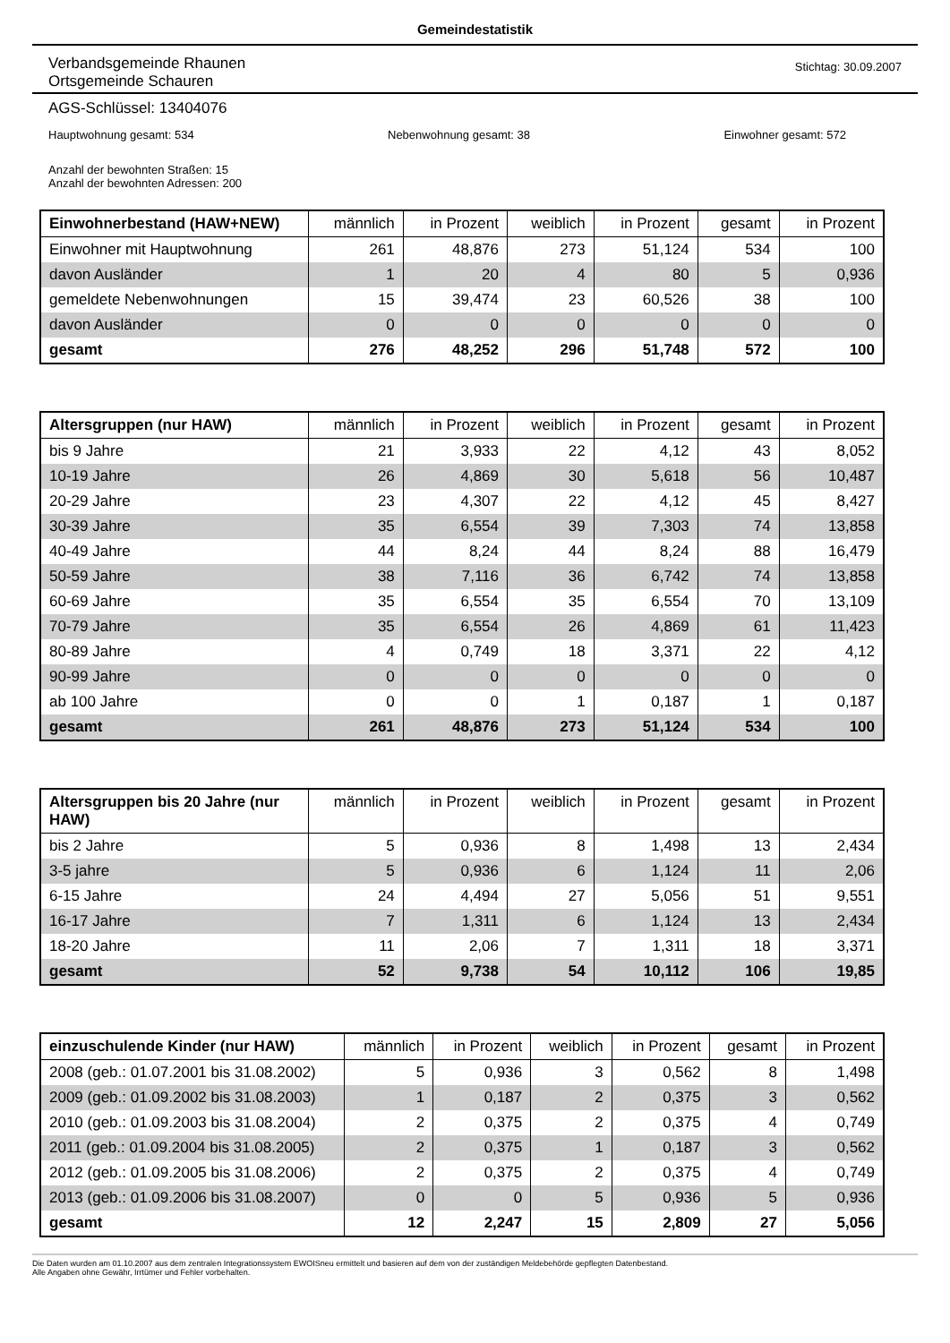Gemeindestatistik
Verbandsgemeinde Rhaunen
Ortsgemeinde Schauren
Stichtag: 30.09.2007
AGS-Schlüssel: 13404076
Hauptwohnung gesamt: 534 Nebenwohnung gesamt: 38 Einwohner gesamt: 572
Anzahl der bewohnten Straßen: 15
Anzahl der bewohnten Adressen: 200
| Einwohnerbestand (HAW+NEW) | männlich | in Prozent | weiblich | in Prozent | gesamt | in Prozent |
| --- | --- | --- | --- | --- | --- | --- |
| Einwohner mit Hauptwohnung | 261 | 48,876 | 273 | 51,124 | 534 | 100 |
| davon Ausländer | 1 | 20 | 4 | 80 | 5 | 0,936 |
| gemeldete Nebenwohnungen | 15 | 39,474 | 23 | 60,526 | 38 | 100 |
| davon Ausländer | 0 | 0 | 0 | 0 | 0 | 0 |
| gesamt | 276 | 48,252 | 296 | 51,748 | 572 | 100 |
| Altersgruppen (nur HAW) | männlich | in Prozent | weiblich | in Prozent | gesamt | in Prozent |
| --- | --- | --- | --- | --- | --- | --- |
| bis 9 Jahre | 21 | 3,933 | 22 | 4,12 | 43 | 8,052 |
| 10-19 Jahre | 26 | 4,869 | 30 | 5,618 | 56 | 10,487 |
| 20-29 Jahre | 23 | 4,307 | 22 | 4,12 | 45 | 8,427 |
| 30-39 Jahre | 35 | 6,554 | 39 | 7,303 | 74 | 13,858 |
| 40-49 Jahre | 44 | 8,24 | 44 | 8,24 | 88 | 16,479 |
| 50-59 Jahre | 38 | 7,116 | 36 | 6,742 | 74 | 13,858 |
| 60-69 Jahre | 35 | 6,554 | 35 | 6,554 | 70 | 13,109 |
| 70-79 Jahre | 35 | 6,554 | 26 | 4,869 | 61 | 11,423 |
| 80-89 Jahre | 4 | 0,749 | 18 | 3,371 | 22 | 4,12 |
| 90-99 Jahre | 0 | 0 | 0 | 0 | 0 | 0 |
| ab 100 Jahre | 0 | 0 | 1 | 0,187 | 1 | 0,187 |
| gesamt | 261 | 48,876 | 273 | 51,124 | 534 | 100 |
| Altersgruppen bis 20 Jahre (nur HAW) | männlich | in Prozent | weiblich | in Prozent | gesamt | in Prozent |
| --- | --- | --- | --- | --- | --- | --- |
| bis 2 Jahre | 5 | 0,936 | 8 | 1,498 | 13 | 2,434 |
| 3-5 jahre | 5 | 0,936 | 6 | 1,124 | 11 | 2,06 |
| 6-15 Jahre | 24 | 4,494 | 27 | 5,056 | 51 | 9,551 |
| 16-17 Jahre | 7 | 1,311 | 6 | 1,124 | 13 | 2,434 |
| 18-20 Jahre | 11 | 2,06 | 7 | 1,311 | 18 | 3,371 |
| gesamt | 52 | 9,738 | 54 | 10,112 | 106 | 19,85 |
| einzuschulende Kinder (nur HAW) | männlich | in Prozent | weiblich | in Prozent | gesamt | in Prozent |
| --- | --- | --- | --- | --- | --- | --- |
| 2008 (geb.: 01.07.2001 bis 31.08.2002) | 5 | 0,936 | 3 | 0,562 | 8 | 1,498 |
| 2009 (geb.: 01.09.2002 bis 31.08.2003) | 1 | 0,187 | 2 | 0,375 | 3 | 0,562 |
| 2010 (geb.: 01.09.2003 bis 31.08.2004) | 2 | 0,375 | 2 | 0,375 | 4 | 0,749 |
| 2011 (geb.: 01.09.2004 bis 31.08.2005) | 2 | 0,375 | 1 | 0,187 | 3 | 0,562 |
| 2012 (geb.: 01.09.2005 bis 31.08.2006) | 2 | 0,375 | 2 | 0,375 | 4 | 0,749 |
| 2013 (geb.: 01.09.2006 bis 31.08.2007) | 0 | 0 | 5 | 0,936 | 5 | 0,936 |
| gesamt | 12 | 2,247 | 15 | 2,809 | 27 | 5,056 |
Die Daten wurden am 01.10.2007 aus dem zentralen Integrationssystem EWOISneu ermittelt und basieren auf dem von der zuständigen Meldebehörde gepflegten Datenbestand.
Alle Angaben ohne Gewähr, Irrtümer und Fehler vorbehalten.